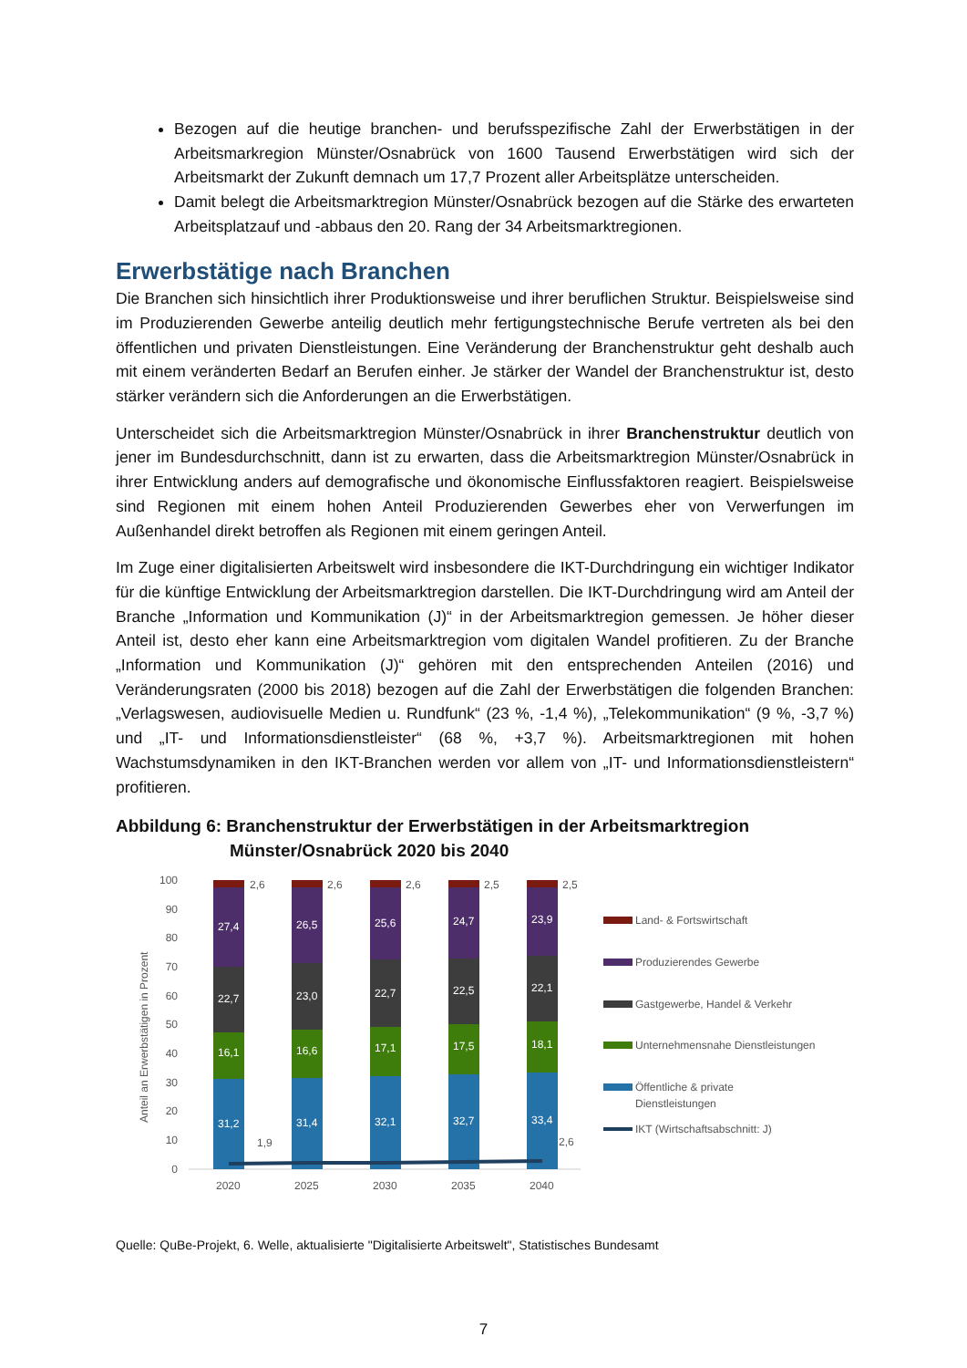Bezogen auf die heutige branchen- und berufsspezifische Zahl der Erwerbstätigen in der Arbeitsmarkregion Münster/Osnabrück von 1600 Tausend Erwerbstätigen wird sich der Arbeitsmarkt der Zukunft demnach um 17,7 Prozent aller Arbeitsplätze unterscheiden.
Damit belegt die Arbeitsmarktregion Münster/Osnabrück bezogen auf die Stärke des erwarteten Arbeitsplatzauf und -abbaus den 20. Rang der 34 Arbeitsmarktregionen.
Erwerbstätige nach Branchen
Die Branchen sich hinsichtlich ihrer Produktionsweise und ihrer beruflichen Struktur. Beispielsweise sind im Produzierenden Gewerbe anteilig deutlich mehr fertigungstechnische Berufe vertreten als bei den öffentlichen und privaten Dienstleistungen. Eine Veränderung der Branchenstruktur geht deshalb auch mit einem veränderten Bedarf an Berufen einher. Je stärker der Wandel der Branchenstruktur ist, desto stärker verändern sich die Anforderungen an die Erwerbstätigen.
Unterscheidet sich die Arbeitsmarktregion Münster/Osnabrück in ihrer Branchenstruktur deutlich von jener im Bundesdurchschnitt, dann ist zu erwarten, dass die Arbeitsmarktregion Münster/Osnabrück in ihrer Entwicklung anders auf demografische und ökonomische Einflussfaktoren reagiert. Beispielsweise sind Regionen mit einem hohen Anteil Produzierenden Gewerbes eher von Verwerfungen im Außenhandel direkt betroffen als Regionen mit einem geringen Anteil.
Im Zuge einer digitalisierten Arbeitswelt wird insbesondere die IKT-Durchdringung ein wichtiger Indikator für die künftige Entwicklung der Arbeitsmarktregion darstellen. Die IKT-Durchdringung wird am Anteil der Branche „Information und Kommunikation (J)“ in der Arbeitsmarktregion gemessen. Je höher dieser Anteil ist, desto eher kann eine Arbeitsmarktregion vom digitalen Wandel profitieren. Zu der Branche „Information und Kommunikation (J)“ gehören mit den entsprechenden Anteilen (2016) und Veränderungsraten (2000 bis 2018) bezogen auf die Zahl der Erwerbstätigen die folgenden Branchen: „Verlagswesen, audiovisuelle Medien u. Rundfunk“ (23 %, -1,4 %), „Telekommunikation“ (9 %, -3,7 %) und „IT- und Informationsdienstleister“ (68 %, +3,7 %). Arbeitsmarktregionen mit hohen Wachstumsdynamiken in den IKT-Branchen werden vor allem von „IT- und Informationsdienstleistern“ profitieren.
Abbildung 6: Branchenstruktur der Erwerbstätigen in der Arbeitsmarktregion
Münster/Osnabrück 2020 bis 2040
Anteil an Erwerbstätigen in Prozent
0
10
20
30
40
50
60
70
80
90
100
31,2
16,1
22,7
27,4
31,4
16,6
23,0
26,5
32,1
17,1
22,7
25,6
32,7
17,5
22,5
24,7
33,4
18,1
22,1
23,9
2,6
2,6
2,6
2,5
2,5
1,9
2,6
2020
2025
2030
2035
2040
Land- & Fortswirtschaft
Produzierendes Gewerbe
Gastgewerbe, Handel & Verkehr
Unternehmensnahe Dienstleistungen
Öffentliche & private
Dienstleistungen
IKT (Wirtschaftsabschnitt: J)
Quelle: QuBe-Projekt, 6. Welle, aktualisierte "Digitalisierte Arbeitswelt", Statistisches Bundesamt
7